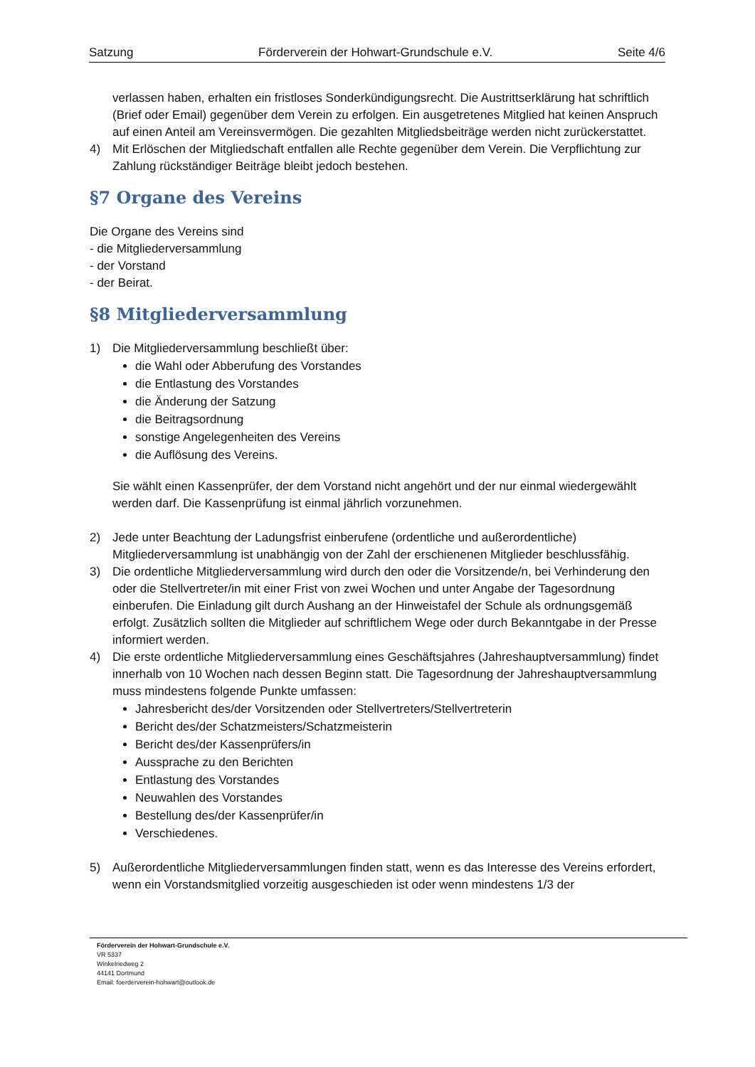Satzung Förderverein der Hohwart-Grundschule e.V. Seite 4/6
verlassen haben, erhalten ein fristloses Sonderkündigungsrecht. Die Austrittserklärung hat schriftlich (Brief oder Email) gegenüber dem Verein zu erfolgen. Ein ausgetretenes Mitglied hat keinen Anspruch auf einen Anteil am Vereinsvermögen. Die gezahlten Mitgliedsbeiträge werden nicht zurückerstattet.
4) Mit Erlöschen der Mitgliedschaft entfallen alle Rechte gegenüber dem Verein. Die Verpflichtung zur Zahlung rückständiger Beiträge bleibt jedoch bestehen.
§7 Organe des Vereins
Die Organe des Vereins sind
- die Mitgliederversammlung
- der Vorstand
- der Beirat.
§8 Mitgliederversammlung
1) Die Mitgliederversammlung beschließt über:
die Wahl oder Abberufung des Vorstandes
die Entlastung des Vorstandes
die Änderung der Satzung
die Beitragsordnung
sonstige Angelegenheiten des Vereins
die Auflösung des Vereins.
Sie wählt einen Kassenprüfer, der dem Vorstand nicht angehört und der nur einmal wiedergewählt werden darf. Die Kassenprüfung ist einmal jährlich vorzunehmen.
2) Jede unter Beachtung der Ladungsfrist einberufene (ordentliche und außerordentliche) Mitgliederversammlung ist unabhängig von der Zahl der erschienenen Mitglieder beschlussfähig.
3) Die ordentliche Mitgliederversammlung wird durch den oder die Vorsitzende/n, bei Verhinderung den oder die Stellvertreter/in mit einer Frist von zwei Wochen und unter Angabe der Tagesordnung einberufen. Die Einladung gilt durch Aushang an der Hinweistafel der Schule als ordnungsgemäß erfolgt. Zusätzlich sollten die Mitglieder auf schriftlichem Wege oder durch Bekanntgabe in der Presse informiert werden.
4) Die erste ordentliche Mitgliederversammlung eines Geschäftsjahres (Jahreshauptversammlung) findet innerhalb von 10 Wochen nach dessen Beginn statt. Die Tagesordnung der Jahreshauptversammlung muss mindestens folgende Punkte umfassen:
Jahresbericht des/der Vorsitzenden oder Stellvertreters/Stellvertreterin
Bericht des/der Schatzmeisters/Schatzmeisterin
Bericht des/der Kassenprüfers/in
Aussprache zu den Berichten
Entlastung des Vorstandes
Neuwahlen des Vorstandes
Bestellung des/der Kassenprüfer/in
Verschiedenes.
5) Außerordentliche Mitgliederversammlungen finden statt, wenn es das Interesse des Vereins erfordert, wenn ein Vorstandsmitglied vorzeitig ausgeschieden ist oder wenn mindestens 1/3 der
Förderverein der Hohwart-Grundschule e.V.
VR 5337
Winkelriedweg 2
44141 Dortmund
Email: foerderverein-hohwart@outlook.de